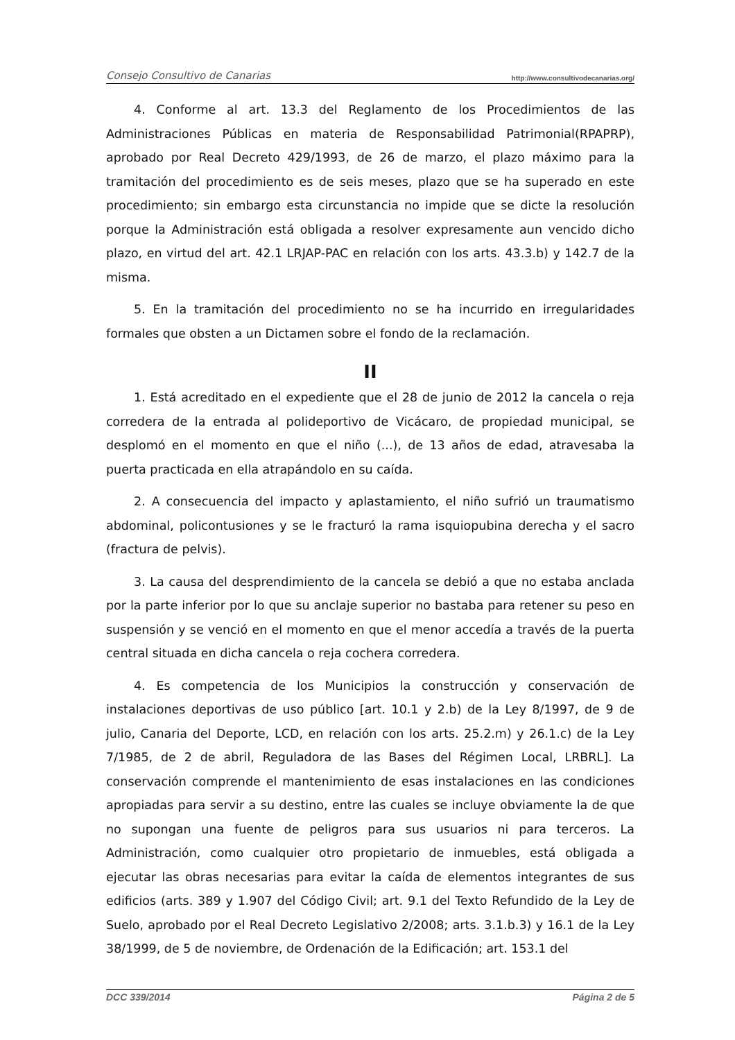Consejo Consultivo de Canarias http://www.consultivodecanarias.org/
4. Conforme al art. 13.3 del Reglamento de los Procedimientos de las Administraciones Públicas en materia de Responsabilidad Patrimonial(RPAPRP), aprobado por Real Decreto 429/1993, de 26 de marzo, el plazo máximo para la tramitación del procedimiento es de seis meses, plazo que se ha superado en este procedimiento; sin embargo esta circunstancia no impide que se dicte la resolución porque la Administración está obligada a resolver expresamente aun vencido dicho plazo, en virtud del art. 42.1 LRJAP-PAC en relación con los arts. 43.3.b) y 142.7 de la misma.
5. En la tramitación del procedimiento no se ha incurrido en irregularidades formales que obsten a un Dictamen sobre el fondo de la reclamación.
II
1. Está acreditado en el expediente que el 28 de junio de 2012 la cancela o reja corredera de la entrada al polideportivo de Vicácaro, de propiedad municipal, se desplomó en el momento en que el niño (...), de 13 años de edad, atravesaba la puerta practicada en ella atrapándolo en su caída.
2. A consecuencia del impacto y aplastamiento, el niño sufrió un traumatismo abdominal, policontusiones y se le fracturó la rama isquiopubina derecha y el sacro (fractura de pelvis).
3. La causa del desprendimiento de la cancela se debió a que no estaba anclada por la parte inferior por lo que su anclaje superior no bastaba para retener su peso en suspensión y se venció en el momento en que el menor accedía a través de la puerta central situada en dicha cancela o reja cochera corredera.
4. Es competencia de los Municipios la construcción y conservación de instalaciones deportivas de uso público [art. 10.1 y 2.b) de la Ley 8/1997, de 9 de julio, Canaria del Deporte, LCD, en relación con los arts. 25.2.m) y 26.1.c) de la Ley 7/1985, de 2 de abril, Reguladora de las Bases del Régimen Local, LRBRL]. La conservación comprende el mantenimiento de esas instalaciones en las condiciones apropiadas para servir a su destino, entre las cuales se incluye obviamente la de que no supongan una fuente de peligros para sus usuarios ni para terceros. La Administración, como cualquier otro propietario de inmuebles, está obligada a ejecutar las obras necesarias para evitar la caída de elementos integrantes de sus edificios (arts. 389 y 1.907 del Código Civil; art. 9.1 del Texto Refundido de la Ley de Suelo, aprobado por el Real Decreto Legislativo 2/2008; arts. 3.1.b.3) y 16.1 de la Ley 38/1999, de 5 de noviembre, de Ordenación de la Edificación; art. 153.1 del
DCC 339/2014 Página 2 de 5